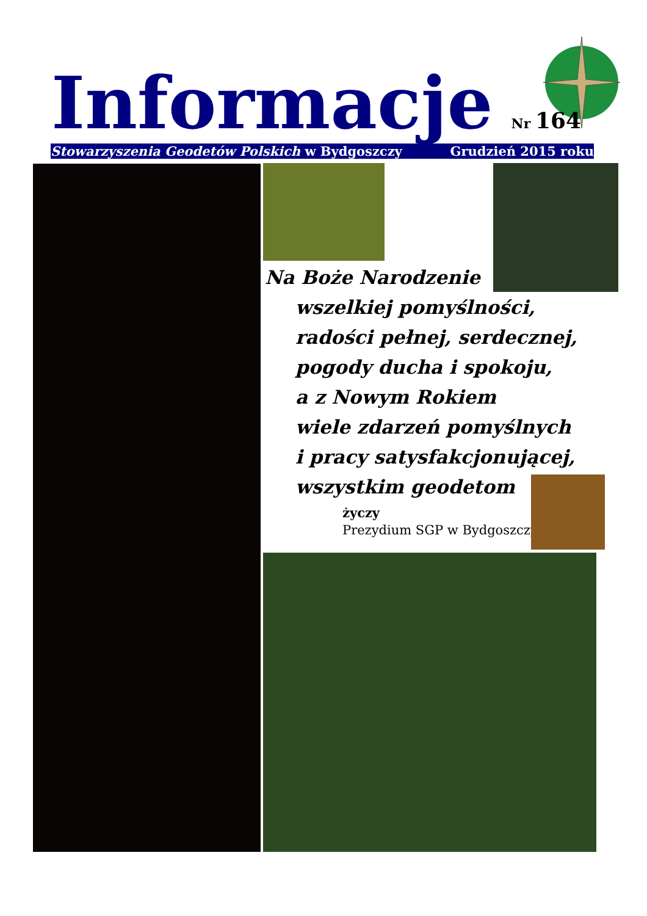Informacje
Nr 164
Stowarzyszenia Geodetów Polskich w Bydgoszczy Grudzień 2015 roku
Na Boże Narodzenie
wszelkiej pomyślności,
radości pełnej, serdecznej,
pogody ducha i spokoju,
a z Nowym Rokiem
wiele zdarzeń pomyślnych
i pracy satysfakcjonującej,
wszystkim geodetom
życzy
Prezydium SGP w Bydgoszczy